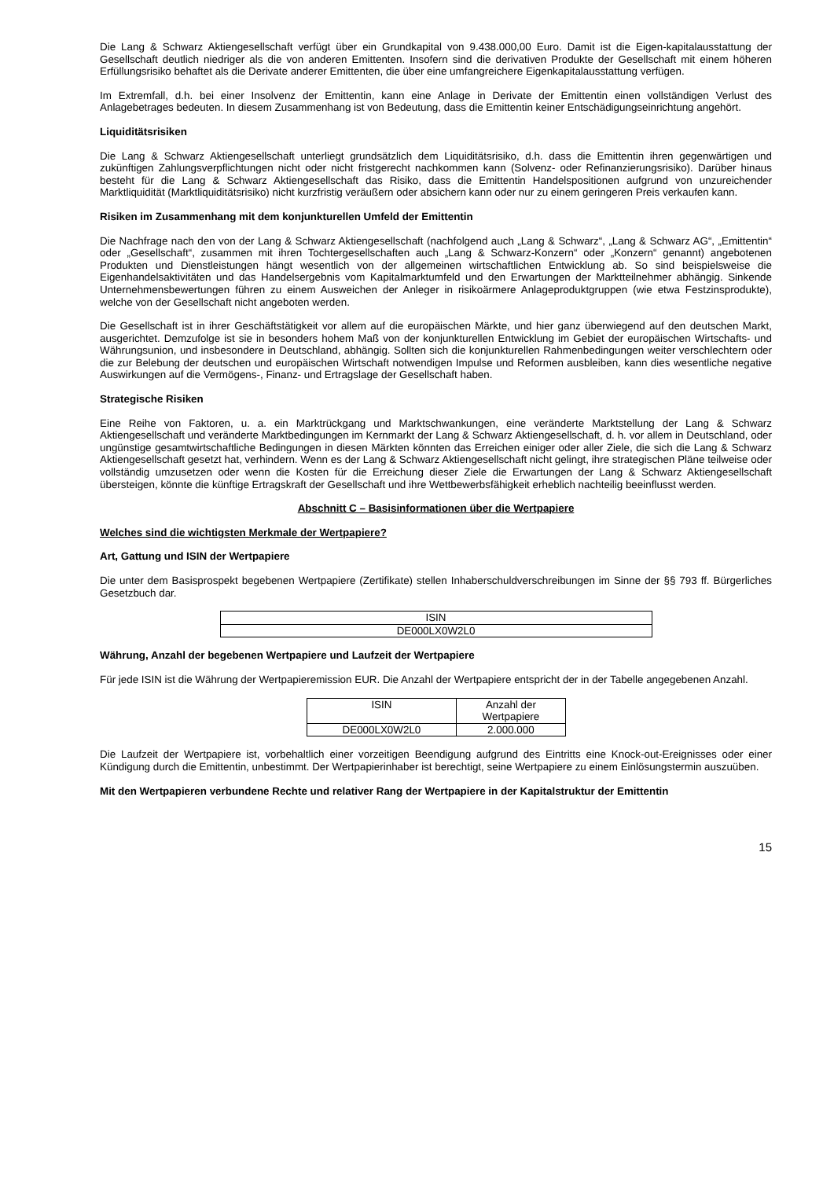Die Lang & Schwarz Aktiengesellschaft verfügt über ein Grundkapital von 9.438.000,00 Euro. Damit ist die Eigen-kapitalausstattung der Gesellschaft deutlich niedriger als die von anderen Emittenten. Insofern sind die derivativen Produkte der Gesellschaft mit einem höheren Erfüllungsrisiko behaftet als die Derivate anderer Emittenten, die über eine umfangreichere Eigenkapitalausstattung verfügen.
Im Extremfall, d.h. bei einer Insolvenz der Emittentin, kann eine Anlage in Derivate der Emittentin einen vollständigen Verlust des Anlagebetrages bedeuten. In diesem Zusammenhang ist von Bedeutung, dass die Emittentin keiner Entschädigungseinrichtung angehört.
Liquiditätsrisiken
Die Lang & Schwarz Aktiengesellschaft unterliegt grundsätzlich dem Liquiditätsrisiko, d.h. dass die Emittentin ihren gegenwärtigen und zukünftigen Zahlungsverpflichtungen nicht oder nicht fristgerecht nachkommen kann (Solvenz- oder Refinanzierungsrisiko). Darüber hinaus besteht für die Lang & Schwarz Aktiengesellschaft das Risiko, dass die Emittentin Handelspositionen aufgrund von unzureichender Marktliquidität (Marktliquiditätsrisiko) nicht kurzfristig veräußern oder absichern kann oder nur zu einem geringeren Preis verkaufen kann.
Risiken im Zusammenhang mit dem konjunkturellen Umfeld der Emittentin
Die Nachfrage nach den von der Lang & Schwarz Aktiengesellschaft (nachfolgend auch „Lang & Schwarz“, „Lang & Schwarz AG“, „Emittentin“ oder „Gesellschaft“, zusammen mit ihren Tochtergesellschaften auch „Lang & Schwarz-Konzern“ oder „Konzern“ genannt) angebotenen Produkten und Dienstleistungen hängt wesentlich von der allgemeinen wirtschaftlichen Entwicklung ab. So sind beispielsweise die Eigenhandelsaktivitäten und das Handelsergebnis vom Kapitalmarktumfeld und den Erwartungen der Marktteilnehmer abhängig. Sinkende Unternehmensbewertungen führen zu einem Ausweichen der Anleger in risikoärmere Anlageproduktgruppen (wie etwa Festzinsprodukte), welche von der Gesellschaft nicht angeboten werden.
Die Gesellschaft ist in ihrer Geschäftstätigkeit vor allem auf die europäischen Märkte, und hier ganz überwiegend auf den deutschen Markt, ausgerichtet. Demzufolge ist sie in besonders hohem Maß von der konjunkturellen Entwicklung im Gebiet der europäischen Wirtschafts- und Währungsunion, und insbesondere in Deutschland, abhängig. Sollten sich die konjunkturellen Rahmenbedingungen weiter verschlechtern oder die zur Belebung der deutschen und europäischen Wirtschaft notwendigen Impulse und Reformen ausbleiben, kann dies wesentliche negative Auswirkungen auf die Vermögens-, Finanz- und Ertragslage der Gesellschaft haben.
Strategische Risiken
Eine Reihe von Faktoren, u. a. ein Marktrückgang und Marktschwankungen, eine veränderte Marktstellung der Lang & Schwarz Aktiengesellschaft und veränderte Marktbedingungen im Kernmarkt der Lang & Schwarz Aktiengesellschaft, d. h. vor allem in Deutschland, oder ungünstige gesamtwirtschaftliche Bedingungen in diesen Märkten könnten das Erreichen einiger oder aller Ziele, die sich die Lang & Schwarz Aktiengesellschaft gesetzt hat, verhindern. Wenn es der Lang & Schwarz Aktiengesellschaft nicht gelingt, ihre strategischen Pläne teilweise oder vollständig umzusetzen oder wenn die Kosten für die Erreichung dieser Ziele die Erwartungen der Lang & Schwarz Aktiengesellschaft übersteigen, könnte die künftige Ertragskraft der Gesellschaft und ihre Wettbewerbsfähigkeit erheblich nachteilig beeinflusst werden.
Abschnitt C – Basisinformationen über die Wertpapiere
Welches sind die wichtigsten Merkmale der Wertpapiere?
Art, Gattung und ISIN der Wertpapiere
Die unter dem Basisprospekt begebenen Wertpapiere (Zertifikate) stellen Inhaberschuldverschreibungen im Sinne der §§ 793 ff. Bürgerliches Gesetzbuch dar.
| ISIN |
| DE000LX0W2L0 |
Währung, Anzahl der begebenen Wertpapiere und Laufzeit der Wertpapiere
Für jede ISIN ist die Währung der Wertpapieremission EUR. Die Anzahl der Wertpapiere entspricht der in der Tabelle angegebenen Anzahl.
| ISIN | Anzahl der Wertpapiere |
| DE000LX0W2L0 | 2.000.000 |
Die Laufzeit der Wertpapiere ist, vorbehaltlich einer vorzeitigen Beendigung aufgrund des Eintritts eine Knock-out-Ereignisses oder einer Kündigung durch die Emittentin, unbestimmt. Der Wertpapierinhaber ist berechtigt, seine Wertpapiere zu einem Einlösungstermin auszuüben.
Mit den Wertpapieren verbundene Rechte und relativer Rang der Wertpapiere in der Kapitalstruktur der Emittentin
15